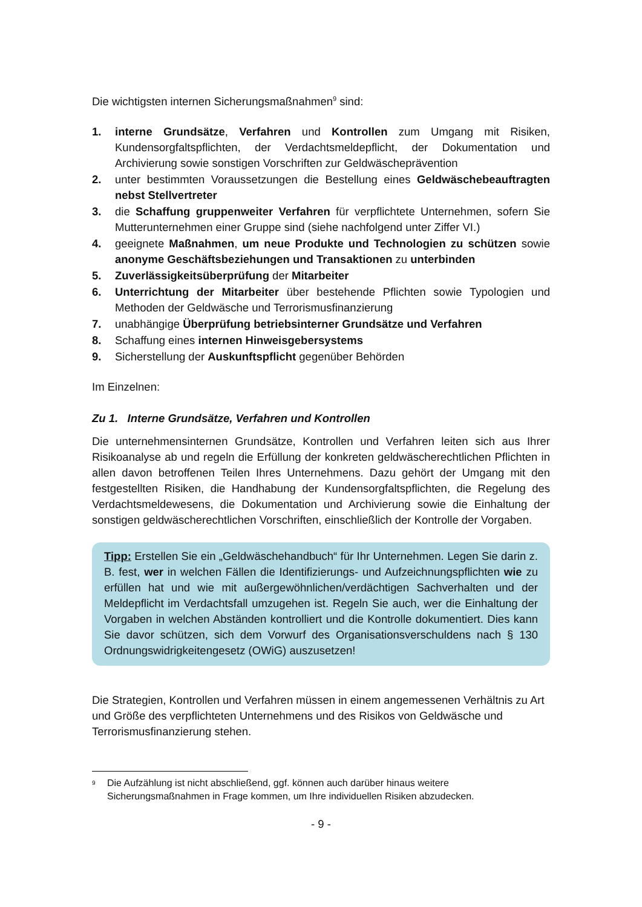Die wichtigsten internen Sicherungsmaßnahmen<sup>9</sup> sind:
1. interne Grundsätze, Verfahren und Kontrollen zum Umgang mit Risiken, Kundensorgfaltspflichten, der Verdachtsmeldepflicht, der Dokumentation und Archivierung sowie sonstigen Vorschriften zur Geldwäscheprävention
2. unter bestimmten Voraussetzungen die Bestellung eines Geldwäschebeauftragten nebst Stellvertreter
3. die Schaffung gruppenweiter Verfahren für verpflichtete Unternehmen, sofern Sie Mutterunternehmen einer Gruppe sind (siehe nachfolgend unter Ziffer VI.)
4. geeignete Maßnahmen, um neue Produkte und Technologien zu schützen sowie anonyme Geschäftsbeziehungen und Transaktionen zu unterbinden
5. Zuverlässigkeitsüberprüfung der Mitarbeiter
6. Unterrichtung der Mitarbeiter über bestehende Pflichten sowie Typologien und Methoden der Geldwäsche und Terrorismusfinanzierung
7. unabhängige Überprüfung betriebsinterner Grundsätze und Verfahren
8. Schaffung eines internen Hinweisgebersystems
9. Sicherstellung der Auskunftspflicht gegenüber Behörden
Im Einzelnen:
Zu 1. Interne Grundsätze, Verfahren und Kontrollen
Die unternehmensinternen Grundsätze, Kontrollen und Verfahren leiten sich aus Ihrer Risikoanalyse ab und regeln die Erfüllung der konkreten geldwäscherechtlichen Pflichten in allen davon betroffenen Teilen Ihres Unternehmens. Dazu gehört der Umgang mit den festgestellten Risiken, die Handhabung der Kundensorgfaltspflichten, die Regelung des Verdachtsmeldewesens, die Dokumentation und Archivierung sowie die Einhaltung der sonstigen geldwäscherechtlichen Vorschriften, einschließlich der Kontrolle der Vorgaben.
Tipp: Erstellen Sie ein „Geldwäschehandbuch“ für Ihr Unternehmen. Legen Sie darin z. B. fest, wer in welchen Fällen die Identifizierungs- und Aufzeichnungspflichten wie zu erfüllen hat und wie mit außergewöhnlichen/verdächtigen Sachverhalten und der Meldepflicht im Verdachtsfall umzugehen ist. Regeln Sie auch, wer die Einhaltung der Vorgaben in welchen Abständen kontrolliert und die Kontrolle dokumentiert. Dies kann Sie davor schützen, sich dem Vorwurf des Organisationsverschuldens nach § 130 Ordnungswidrigkeitengesetz (OWiG) auszusetzen!
Die Strategien, Kontrollen und Verfahren müssen in einem angemessenen Verhältnis zu Art und Größe des verpflichteten Unternehmens und des Risikos von Geldwäsche und Terrorismusfinanzierung stehen.
<sup>9</sup> Die Aufzählung ist nicht abschließend, ggf. können auch darüber hinaus weitere Sicherungsmaßnahmen in Frage kommen, um Ihre individuellen Risiken abzudecken.
- 9 -